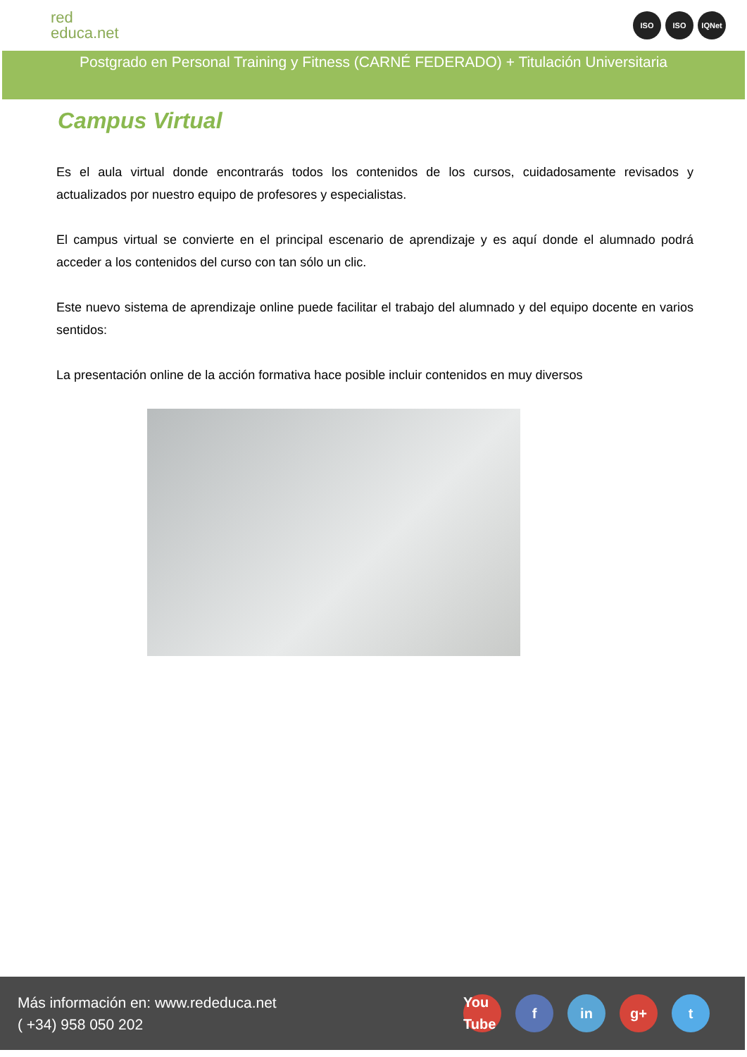red
educa.net
ISO ISO IQNet
Postgrado en Personal Training y Fitness (CARNÉ FEDERADO) + Titulación Universitaria
Campus Virtual
Es el aula virtual donde encontrarás todos los contenidos de los cursos, cuidadosamente revisados y actualizados por nuestro equipo de profesores y especialistas.
El campus virtual se convierte en el principal escenario de aprendizaje y es aquí donde el alumnado podrá acceder a los contenidos del curso con tan sólo un clic.
Este nuevo sistema de aprendizaje online puede facilitar el trabajo del alumnado y del equipo docente en varios sentidos:
La presentación online de la acción formativa hace posible incluir contenidos en muy diversos
Más información en: www.rededuca.net
( +34) 958 050 202
You Tube f in g+ t